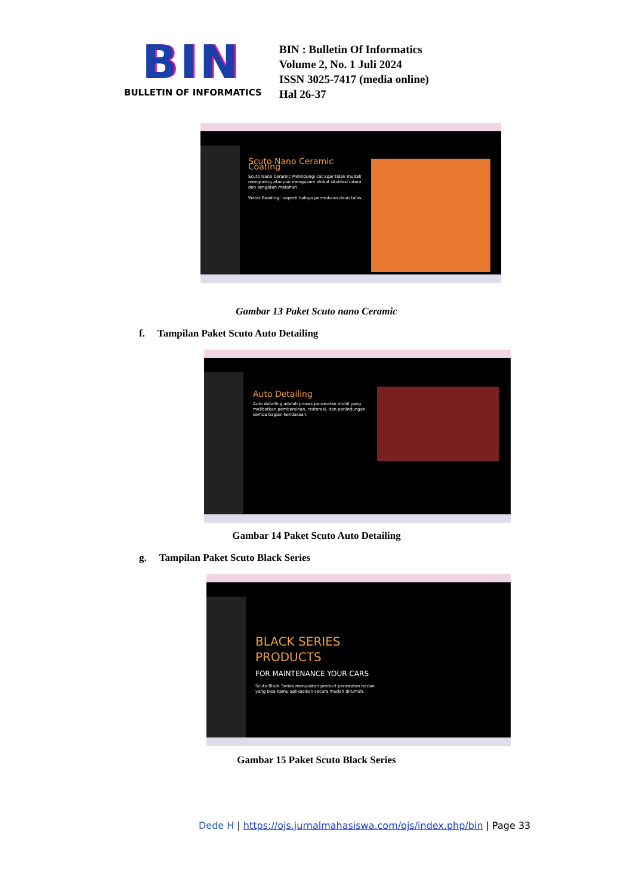BIN
BULLETIN OF INFORMATICS
BIN : Bulletin Of Informatics
Volume 2, No. 1 Juli 2024
ISSN 3025-7417 (media online)
Hal 26-37
Scuto Nano Ceramic Coating
Scuto Nano Ceramic Melindungi cat agar tidak mudah menguning ataupun mengusam akibat oksidasi udara dan sengatan matahari.
Water Beading : seperti halnya permukaan daun talas.
Gambar 13 Paket Scuto nano Ceramic
f. Tampilan Paket Scuto Auto Detailing
Auto Detailing
Auto detailing adalah proses perawatan mobil yang melibatkan pembersihan, restorasi, dan perlindungan semua bagian kendaraan.
Gambar 14 Paket Scuto Auto Detailing
g. Tampilan Paket Scuto Black Series
BLACK SERIES PRODUCTS
FOR MAINTENANCE YOUR CARS
Scuto Black Series merupakan product perawatan harian yang bisa kamu aplikasikan secara mudah dirumah.
Gambar 15 Paket Scuto Black Series
Dede H | https://ojs.jurnalmahasiswa.com/ojs/index.php/bin | Page 33